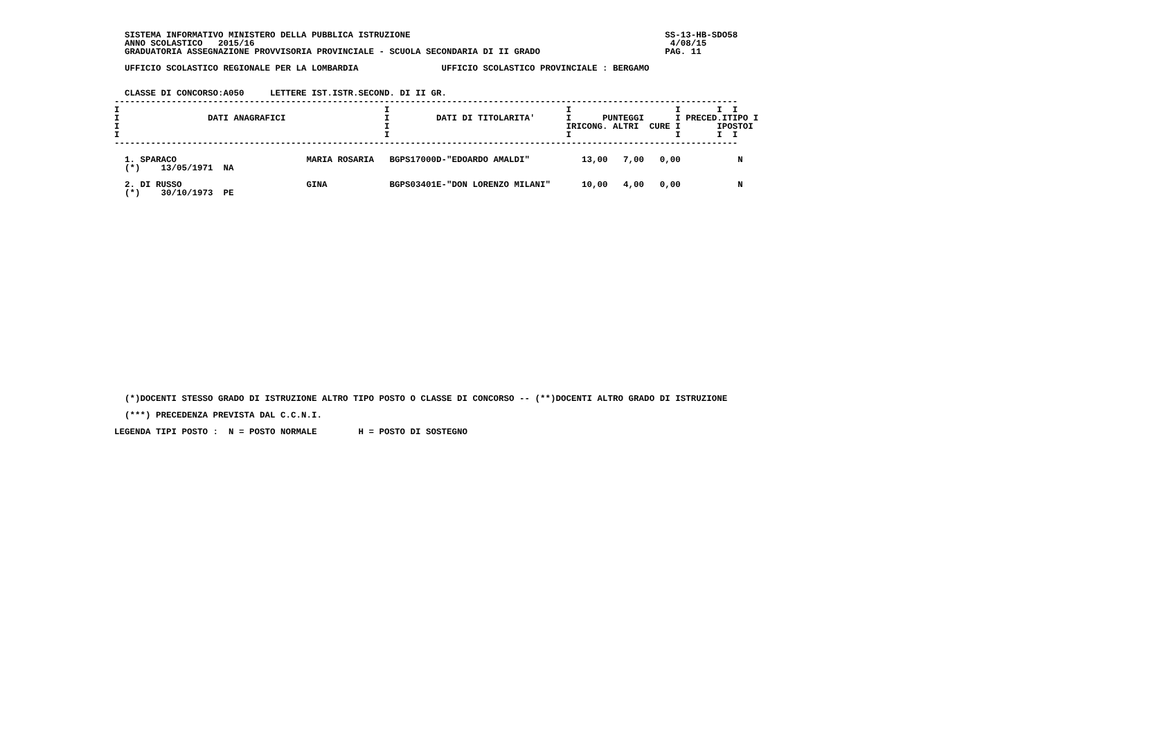SISTEMA INFORMATIVO MINISTERO DELLA PUBBLICA ISTRUZIONE                                                 SS-13-HB-SDO58
  ANNO SCOLASTICO   2015/16                                                                                4/08/15
  GRADUATORIA ASSEGNAZIONE PROVVISORIA PROVINCIALE - SCUOLA SECONDARIA DI II GRADO                        PAG. 11

  UFFICIO SCOLASTICO REGIONALE PER LA LOMBARDIA                UFFICIO SCOLASTICO PROVINCIALE : BERGAMO


  CLASSE DI CONCORSO:A050     LETTERE IST.ISTR.SECOND. DI II GR.
------------------------------------------------------------------------------------------------------------------------
I                                                   I                                  I                    I       I  I
I                 DATI ANAGRAFICI                   I         DATI DI TITOLARITA'      I      PUNTEGGI      I PRECED.ITIPO I
I                                                   I                                  IRICONG. ALTRI  CURE I       IPOSTOI
I                                                   I                                  I                    I       I  I
------------------------------------------------------------------------------------------------------------------------

  1. SPARACO                         MARIA ROSARIA   BGPS17000D-"EDOARDO AMALDI"          13,00   7,00   0,00           N
  (*)    13/05/1971  NA

  2. DI RUSSO                        GINA            BGPS03401E-"DON LORENZO MILANI"      10,00   4,00   0,00           N
  (*)    30/10/1973  PE
  (*)DOCENTI STESSO GRADO DI ISTRUZIONE ALTRO TIPO POSTO O CLASSE DI CONCORSO -- (**)DOCENTI ALTRO GRADO DI ISTRUZIONE

  (***) PRECEDENZA PREVISTA DAL C.C.N.I.

LEGENDA TIPI POSTO :  N = POSTO NORMALE        H = POSTO DI SOSTEGNO